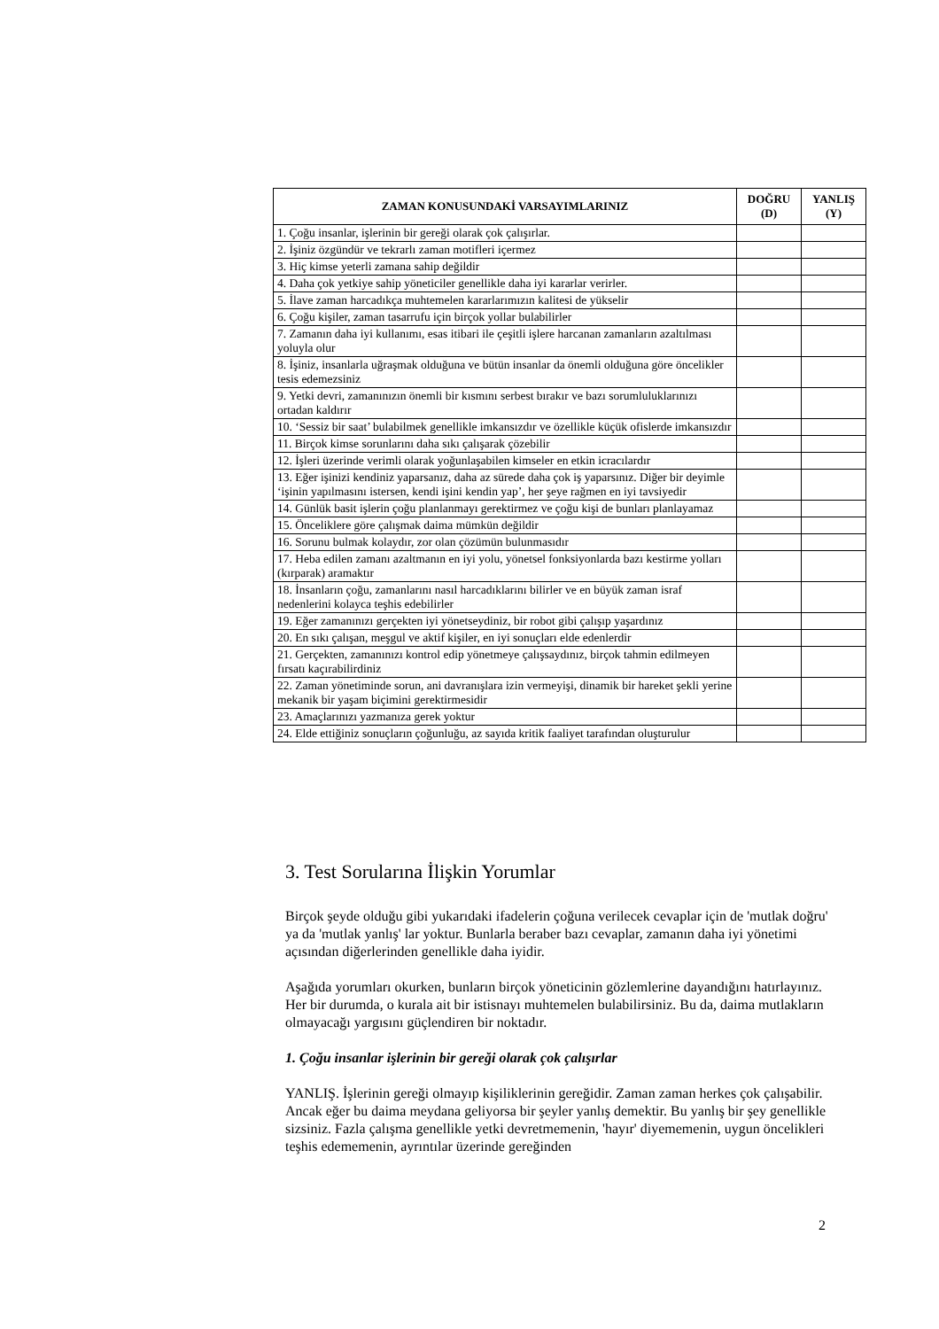| ZAMAN KONUSUNDAKİ VARSAYIMLARINIZ | DOĞRU (D) | YANLIŞ (Y) |
| --- | --- | --- |
| 1. Çoğu insanlar, işlerinin bir gereği olarak çok çalışırlar. | | |
| 2. İşiniz özgündür ve tekrarlı zaman motifleri içermez | | |
| 3. Hiç kimse yeterli zamana sahip değildir | | |
| 4. Daha çok yetkiye sahip yöneticiler genellikle daha iyi kararlar verirler. | | |
| 5. İlave zaman harcadıkça muhtemelen kararlarımızın kalitesi de yükselir | | |
| 6. Çoğu kişiler, zaman tasarrufu için birçok yollar bulabilirler | | |
| 7. Zamanın daha iyi kullanımı, esas itibari ile çeşitli işlere harcanan zamanların azaltılması yoluyla olur | | |
| 8. İşiniz, insanlarla uğraşmak olduğuna ve bütün insanlar da önemli olduğuna göre öncelikler tesis edemezsiniz | | |
| 9. Yetki devri, zamanınızın önemli bir kısmını serbest bırakır ve bazı sorumluluklarınızı ortadan kaldırır | | |
| 10. ‘Sessiz bir saat’ bulabilmek genellikle imkansızdır ve özellikle küçük ofislerde imkansızdır | | |
| 11. Birçok kimse sorunlarını daha sıkı çalışarak çözebilir | | |
| 12. İşleri üzerinde verimli olarak yoğunlaşabilen kimseler en etkin icracılardır | | |
| 13. Eğer işinizi kendiniz yaparsanız, daha az sürede daha çok iş yaparsınız. Diğer bir deyimle ‘işinin yapılmasını istersen, kendi işini kendin yap’, her şeye rağmen en iyi tavsiyedir | | |
| 14. Günlük basit işlerin çoğu planlanmayı gerektirmez ve çoğu kişi de bunları planlayamaz | | |
| 15. Önceliklere göre çalışmak daima mümkün değildir | | |
| 16. Sorunu bulmak kolaydır, zor olan çözümün bulunmasıdır | | |
| 17. Heba edilen zamanı azaltmanın en iyi yolu, yönetsel fonksiyonlarda bazı kestirme yolları (kırparak) aramaktır | | |
| 18. İnsanların çoğu, zamanlarını nasıl harcadıklarını bilirler ve en büyük zaman israf nedenlerini kolayca teşhis edebilirler | | |
| 19. Eğer zamanınızı gerçekten iyi yönetseydiniz, bir robot gibi çalışıp yaşardınız | | |
| 20. En sıkı çalışan, meşgul ve aktif kişiler, en iyi sonuçları elde edenlerdir | | |
| 21. Gerçekten, zamanınızı kontrol edip yönetmeye çalışsaydınız, birçok tahmin edilmeyen fırsatı kaçırabilirdiniz | | |
| 22. Zaman yönetiminde sorun, ani davranışlara izin vermeyişi, dinamik bir hareket şekli yerine mekanik bir yaşam biçimini gerektirmesidir | | |
| 23. Amaçlarınızı yazmanıza gerek yoktur | | |
| 24. Elde ettiğiniz sonuçların çoğunluğu, az sayıda kritik faaliyet tarafından oluşturulur | | |
3. Test Sorularına İlişkin Yorumlar
Birçok şeyde olduğu gibi yukarıdaki ifadelerin çoğuna verilecek cevaplar için de 'mutlak doğru' ya da 'mutlak yanlış' lar yoktur. Bunlarla beraber bazı cevaplar, zamanın daha iyi yönetimi açısından diğerlerinden genellikle daha iyidir.
Aşağıda yorumları okurken, bunların birçok yöneticinin gözlemlerine dayandığını hatırlayınız. Her bir durumda, o kurala ait bir istisnayı muhtemelen bulabilirsiniz. Bu da, daima mutlakların olmayacağı yargısını güçlendiren bir noktadır.
1. Çoğu insanlar işlerinin bir gereği olarak çok çalışırlar
YANLIŞ. İşlerinin gereği olmayıp kişiliklerinin gereğidir. Zaman zaman herkes çok çalışabilir. Ancak eğer bu daima meydana geliyorsa bir şeyler yanlış demektir. Bu yanlış bir şey genellikle sizsiniz. Fazla çalışma genellikle yetki devretmemenin, 'hayır' diyememenin, uygun öncelikleri teşhis edememenin, ayrıntılar üzerinde gereğinden
2